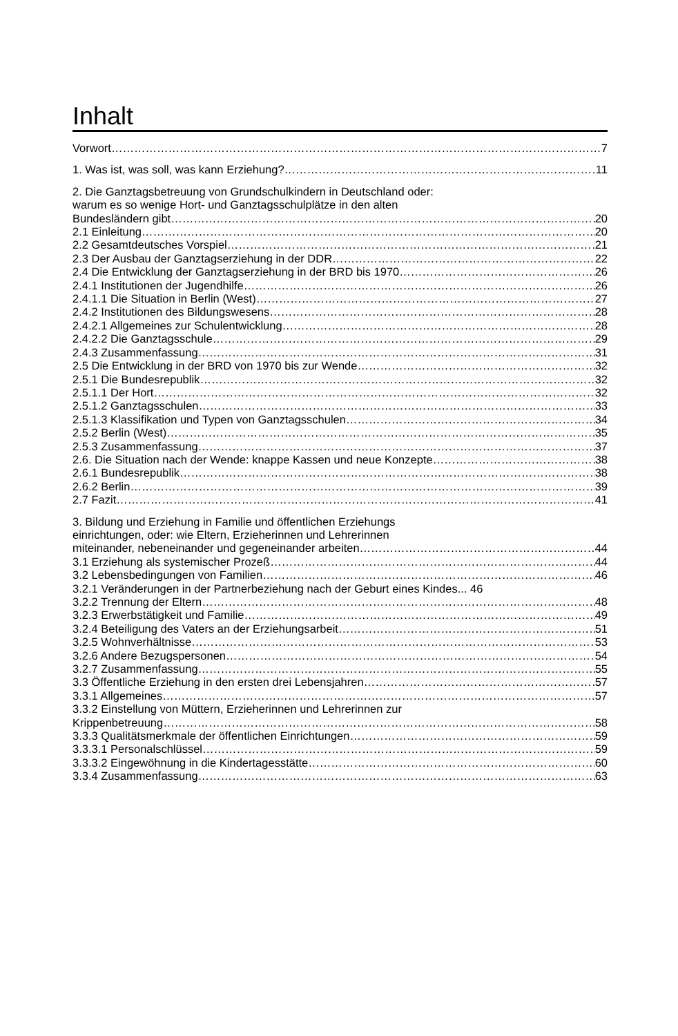Inhalt
Vorwort 7
1. Was ist, was soll, was kann Erziehung? 11
2. Die Ganztagsbetreuung von Grundschulkindern in Deutschland oder:
warum es so wenige Hort- und Ganztagsschulplätze in den alten
Bundesländern gibt 20
2.1 Einleitung 20
2.2 Gesamtdeutsches Vorspiel 21
2.3 Der Ausbau der Ganztagserziehung in der DDR 22
2.4 Die Entwicklung der Ganztagserziehung in der BRD bis 1970 26
2.4.1 Institutionen der Jugendhilfe 26
2.4.1.1 Die Situation in Berlin (West) 27
2.4.2 Institutionen des Bildungswesens 28
2.4.2.1 Allgemeines zur Schulentwicklung 28
2.4.2.2 Die Ganztagsschule 29
2.4.3 Zusammenfassung 31
2.5 Die Entwicklung in der BRD von 1970 bis zur Wende 32
2.5.1 Die Bundesrepublik 32
2.5.1.1 Der Hort 32
2.5.1.2 Ganztagsschulen 33
2.5.1.3 Klassifikation und Typen von Ganztagsschulen 34
2.5.2 Berlin (West) 35
2.5.3 Zusammenfassung 37
2.6. Die Situation nach der Wende: knappe Kassen und neue Konzepte 38
2.6.1 Bundesrepublik 38
2.6.2 Berlin 39
2.7 Fazit 41
3. Bildung und Erziehung in Familie und öffentlichen Erziehungs
einrichtungen, oder: wie Eltern, Erzieherinnen und Lehrerinnen
miteinander, nebeneinander und gegeneinander arbeiten 44
3.1 Erziehung als systemischer Prozeß 44
3.2 Lebensbedingungen von Familien 46
3.2.1 Veränderungen in der Partnerbeziehung nach der Geburt eines Kindes... 46
3.2.2 Trennung der Eltern 48
3.2.3 Erwerbstätigkeit und Familie 49
3.2.4 Beteiligung des Vaters an der Erziehungsarbeit 51
3.2.5 Wohnverhältnisse 53
3.2.6 Andere Bezugspersonen 54
3.2.7 Zusammenfassung 55
3.3 Öffentliche Erziehung in den ersten drei Lebensjahren 57
3.3.1 Allgemeines 57
3.3.2 Einstellung von Müttern, Erzieherinnen und Lehrerinnen zur
Krippenbetreuung 58
3.3.3 Qualitätsmerkmale der öffentlichen Einrichtungen 59
3.3.3.1 Personalschlüssel 59
3.3.3.2 Eingewöhnung in die Kindertagesstätte 60
3.3.4 Zusammenfassung 63